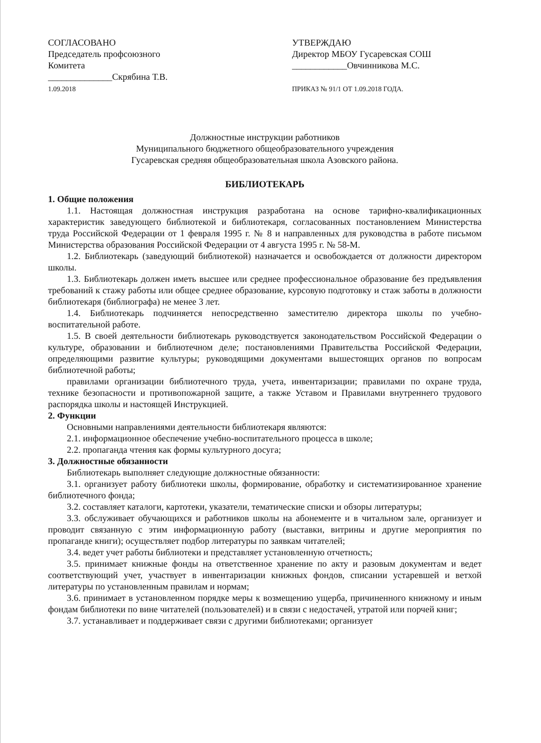СОГЛАСОВАНО
Председатель профсоюзного
Комитета
______________Скрябина Т.В.
1.09.2018
УТВЕРЖДАЮ
Директор МБОУ Гусаревская СОШ
____________Овчинникова М.С.
ПРИКАЗ № 91/1 ОТ 1.09.2018 ГОДА.
Должностные инструкции работников
Муниципального бюджетного общеобразовательного учреждения
Гусаревская средняя общеобразовательная школа Азовского района.
БИБЛИОТЕКАРЬ
1. Общие положения
1.1. Настоящая должностная инструкция разработана на основе тарифно-квалификационных характеристик заведующего библиотекой и библиотекаря, согласованных постановлением Министерства труда Российской Федерации от 1 февраля 1995 г. № 8 и направленных для руководства в работе письмом Министерства образования Российской Федерации от 4 августа 1995 г. № 58-М.
1.2. Библиотекарь (заведующий библиотекой) назначается и освобождается от должности директором школы.
1.3. Библиотекарь должен иметь высшее или среднее профессиональное образование без предъявления требований к стажу работы или общее среднее образование, курсовую подготовку и стаж заботы в должности библиотекаря (библиографа) не менее 3 лет.
1.4. Библиотекарь подчиняется непосредственно заместителю директора школы по учебно-воспитательной работе.
1.5. В своей деятельности библиотекарь руководствуется законодательством Российской Федерации о культуре, образовании и библиотечном деле; постановлениями Правительства Российской Федерации, определяющими развитие культуры; руководящими документами вышестоящих органов по вопросам библиотечной работы;
правилами организации библиотечного труда, учета, инвентаризации; правилами по охране труда, технике безопасности и противопожарной защите, а также Уставом и Правилами внутреннего трудового распорядка школы и настоящей Инструкцией.
2. Функции
Основными направлениями деятельности библиотекаря являются:
2.1. информационное обеспечение учебно-воспитательного процесса в школе;
2.2. пропаганда чтения как формы культурного досуга;
3. Должностные обязанности
Библиотекарь выполняет следующие должностные обязанности:
3.1. организует работу библиотеки школы, формирование, обработку и систематизированное хранение библиотечного фонда;
3.2. составляет каталоги, картотеки, указатели, тематические списки и обзоры литературы;
3.3. обслуживает обучающихся и работников школы на абонементе и в читальном зале, организует и проводит связанную с этим информационную работу (выставки, витрины и другие мероприятия по пропаганде книги); осуществляет подбор литературы по заявкам читателей;
3.4. ведет учет работы библиотеки и представляет установленную отчетность;
3.5. принимает книжные фонды на ответственное хранение по акту и разовым документам и ведет соответствующий учет, участвует в инвентаризации книжных фондов, списании устаревшей и ветхой литературы по установленным правилам и нормам;
3.6. принимает в установленном порядке меры к возмещению ущерба, причиненного книжному и иным фондам библиотеки по вине читателей (пользователей) и в связи с недостачей, утратой или порчей книг;
3.7. устанавливает и поддерживает связи с другими библиотеками; организует